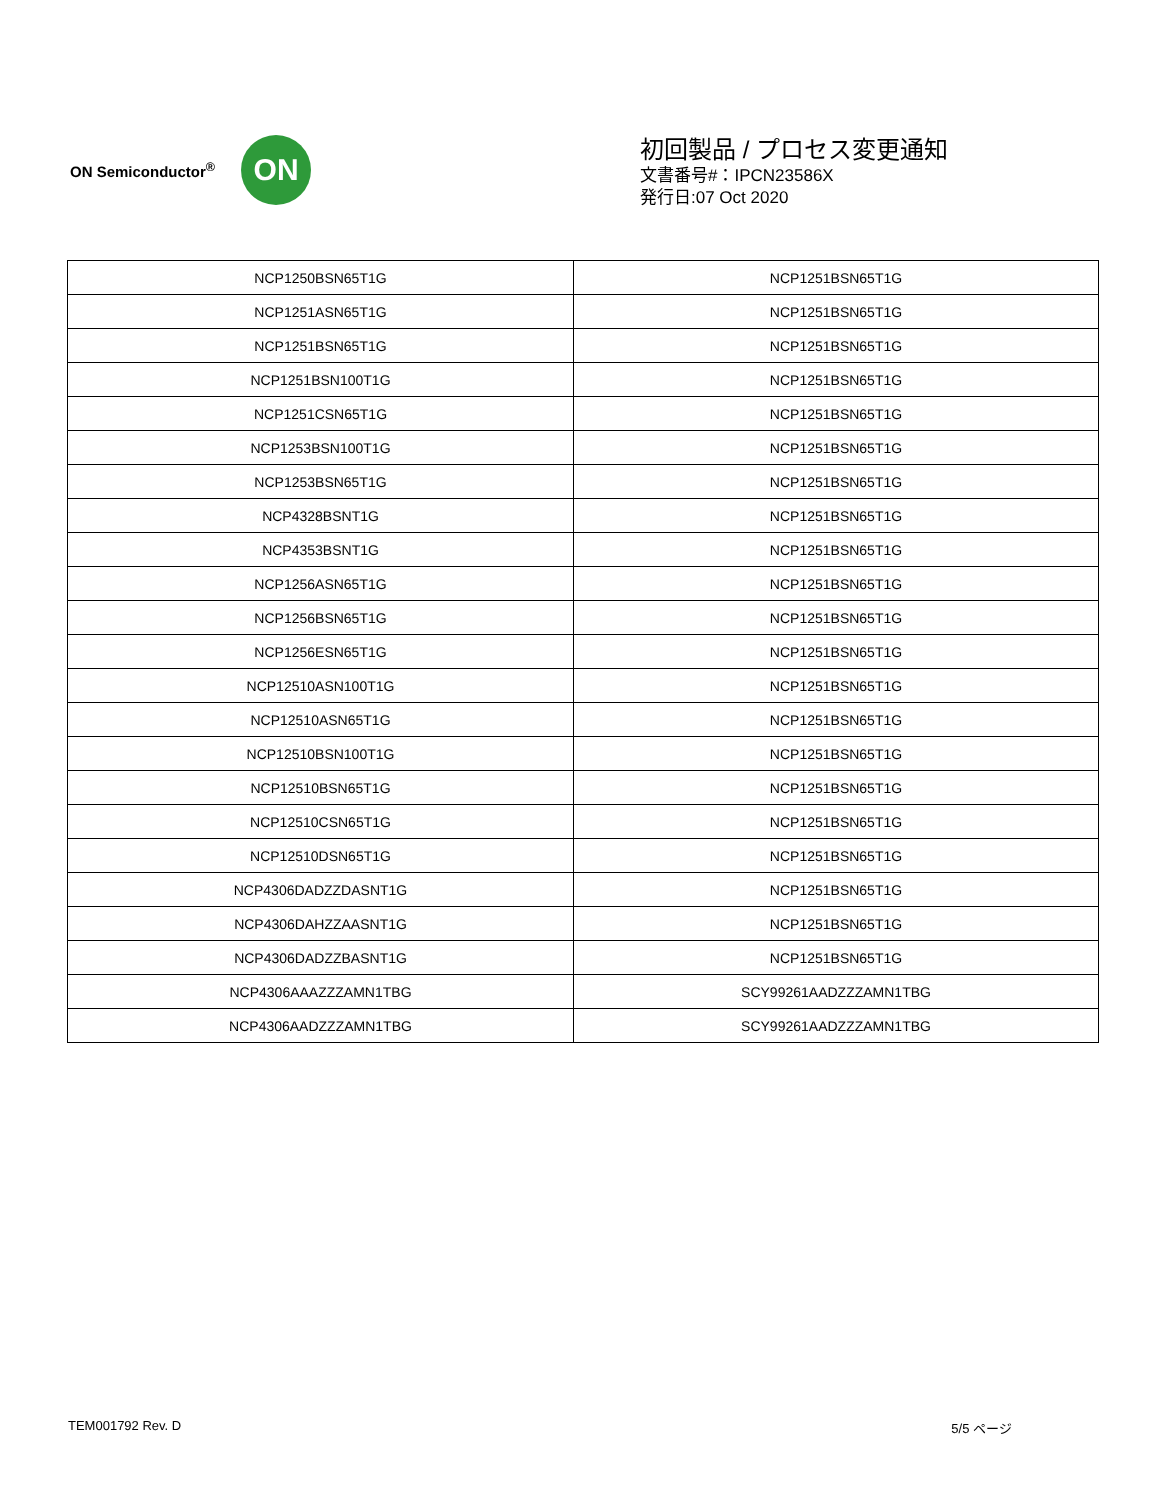ON Semiconductor<sup>®</sup>
ON
初回製品 / プロセス変更通知
文書番号#：IPCN23586X
発行日:07 Oct 2020
| NCP1250BSN65T1G | NCP1251BSN65T1G |
| NCP1251ASN65T1G | NCP1251BSN65T1G |
| NCP1251BSN65T1G | NCP1251BSN65T1G |
| NCP1251BSN100T1G | NCP1251BSN65T1G |
| NCP1251CSN65T1G | NCP1251BSN65T1G |
| NCP1253BSN100T1G | NCP1251BSN65T1G |
| NCP1253BSN65T1G | NCP1251BSN65T1G |
| NCP4328BSNT1G | NCP1251BSN65T1G |
| NCP4353BSNT1G | NCP1251BSN65T1G |
| NCP1256ASN65T1G | NCP1251BSN65T1G |
| NCP1256BSN65T1G | NCP1251BSN65T1G |
| NCP1256ESN65T1G | NCP1251BSN65T1G |
| NCP12510ASN100T1G | NCP1251BSN65T1G |
| NCP12510ASN65T1G | NCP1251BSN65T1G |
| NCP12510BSN100T1G | NCP1251BSN65T1G |
| NCP12510BSN65T1G | NCP1251BSN65T1G |
| NCP12510CSN65T1G | NCP1251BSN65T1G |
| NCP12510DSN65T1G | NCP1251BSN65T1G |
| NCP4306DADZZDASNT1G | NCP1251BSN65T1G |
| NCP4306DAHZZAASNT1G | NCP1251BSN65T1G |
| NCP4306DADZZBASNT1G | NCP1251BSN65T1G |
| NCP4306AAAZZZAMN1TBG | SCY99261AADZZZAMN1TBG |
| NCP4306AADZZZAMN1TBG | SCY99261AADZZZAMN1TBG |
TEM001792 Rev. D 5/5 ページ